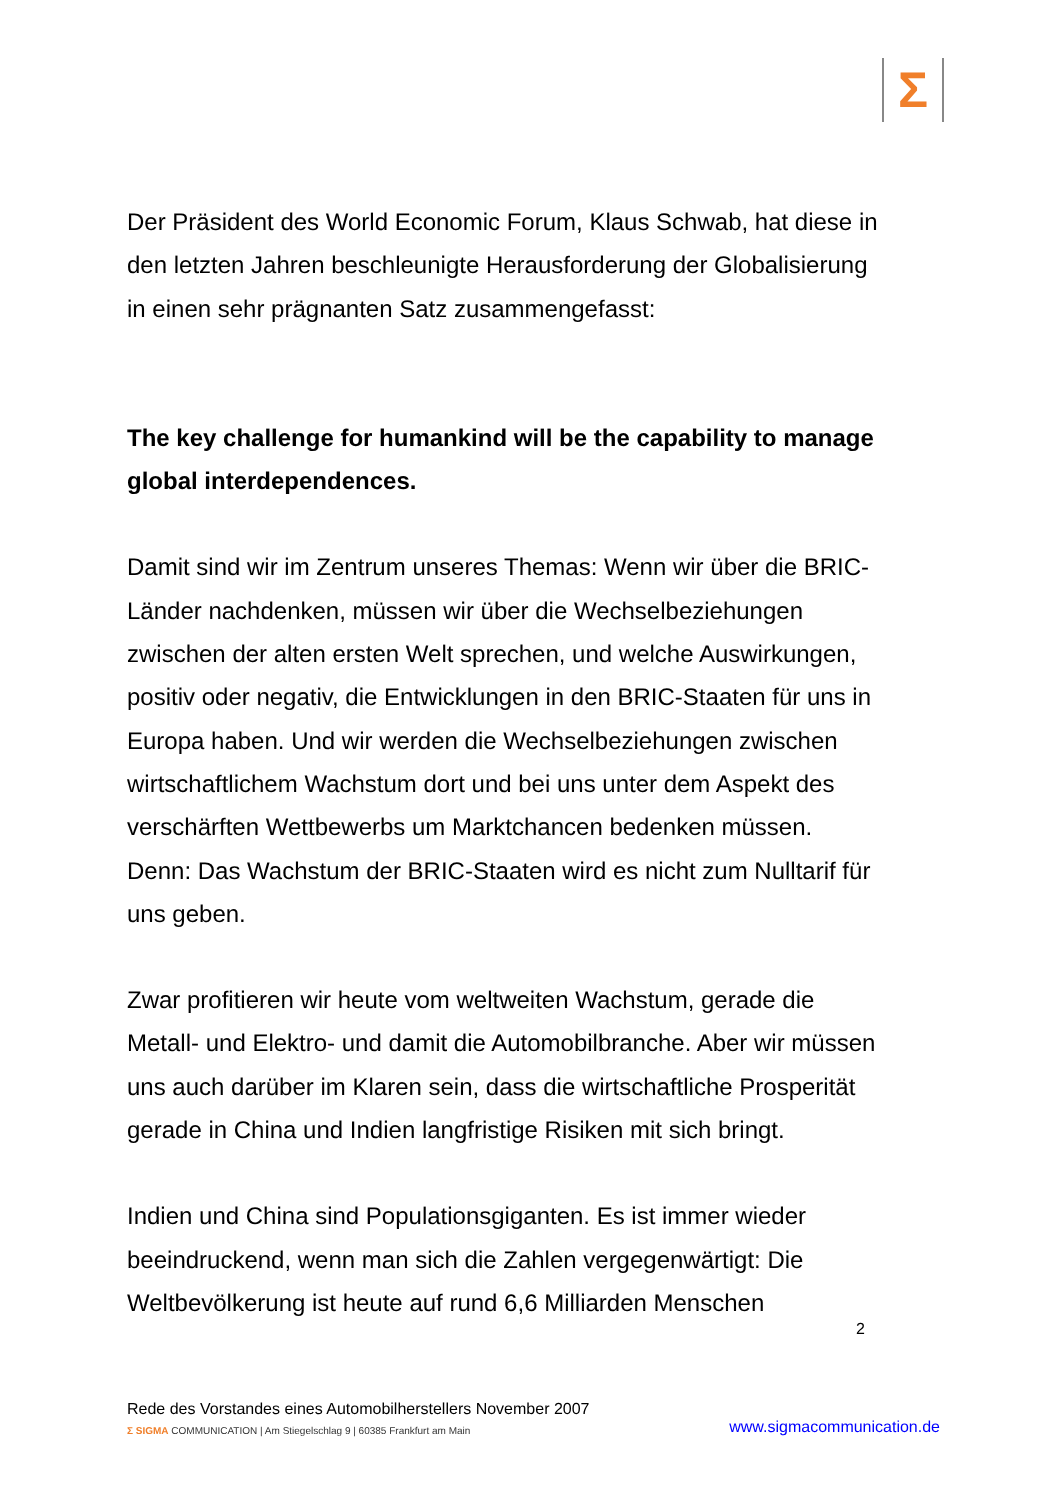Σ
Der Präsident des World Economic Forum, Klaus Schwab, hat diese in den letzten Jahren beschleunigte Herausforderung der Globalisierung in einen sehr prägnanten Satz zusammengefasst:
The key challenge for humankind will be the capability to manage global interdependences.
Damit sind wir im Zentrum unseres Themas: Wenn wir über die BRIC-Länder nachdenken, müssen wir über die Wechselbeziehungen zwischen der alten ersten Welt sprechen, und welche Auswirkungen, positiv oder negativ, die Entwicklungen in den BRIC-Staaten für uns in Europa haben. Und wir werden die Wechselbeziehungen zwischen wirtschaftlichem Wachstum dort und bei uns unter dem Aspekt des verschärften Wettbewerbs um Marktchancen bedenken müssen. Denn: Das Wachstum der BRIC-Staaten wird es nicht zum Nulltarif für uns geben.
Zwar profitieren wir heute vom weltweiten Wachstum, gerade die Metall- und Elektro- und damit die Automobilbranche. Aber wir müssen uns auch darüber im Klaren sein, dass die wirtschaftliche Prosperität gerade in China und Indien langfristige Risiken mit sich bringt.
Indien und China sind Populationsgiganten. Es ist immer wieder beeindruckend, wenn man sich die Zahlen vergegenwärtigt: Die Weltbevölkerung ist heute auf rund 6,6 Milliarden Menschen
2
Rede des Vorstandes eines Automobilherstellers November 2007
Σ SIGMA COMMUNICATION | Am Stiegelschlag 9 | 60385 Frankfurt am Main www.sigmacommunication.de